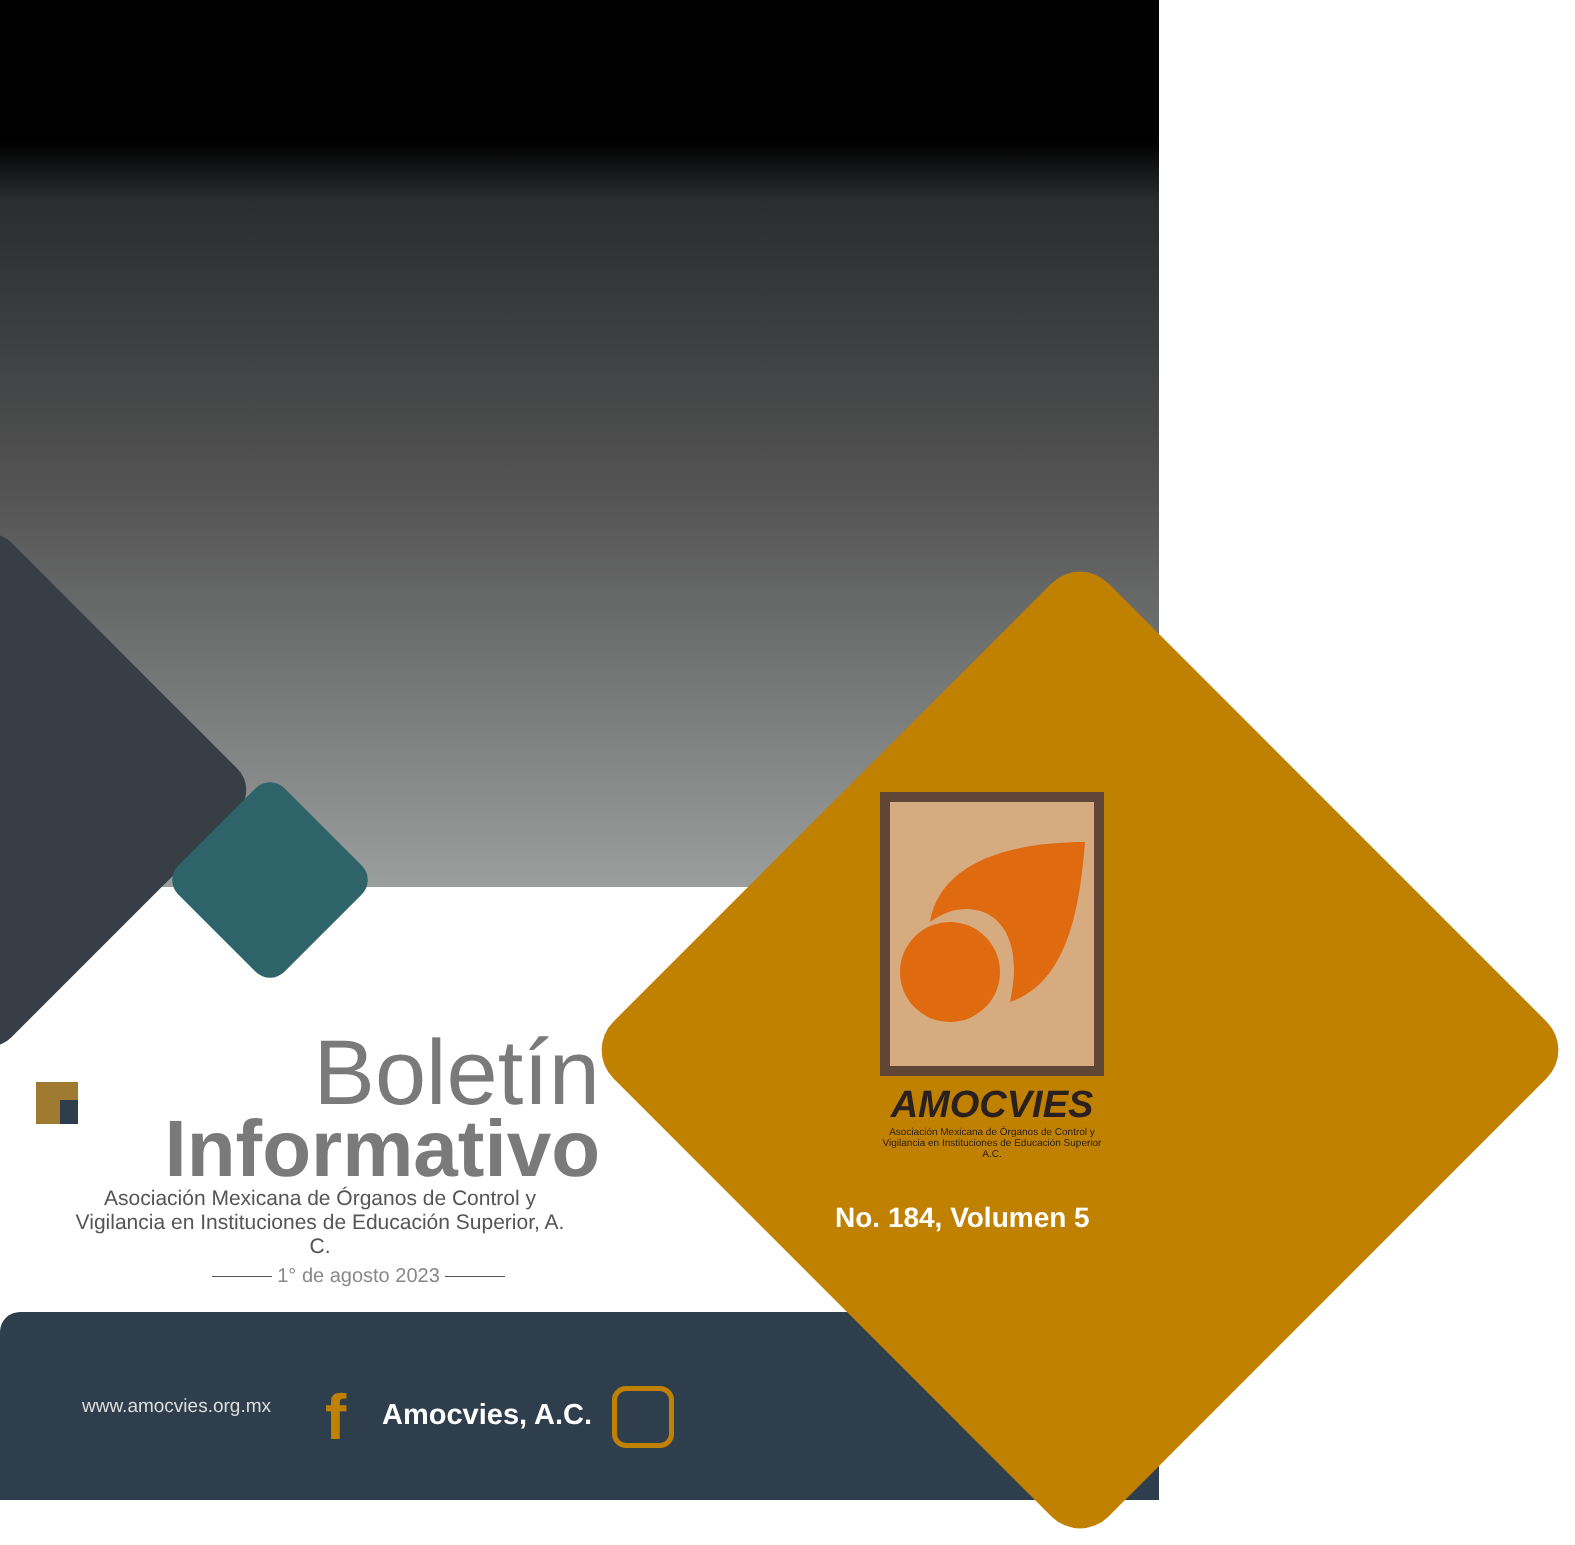AMOCVIES
Asociación Mexicana de Órganos de Control y Vigilancia en Instituciones de Educación Superior A.C.
No. 184, Volumen 5
Boletín
Informativo
Asociación Mexicana de Órganos de Control y Vigilancia en Instituciones de Educación Superior, A. C.
1° de agosto 2023
www.amocvies.org.mx f Amocvies, A.C.